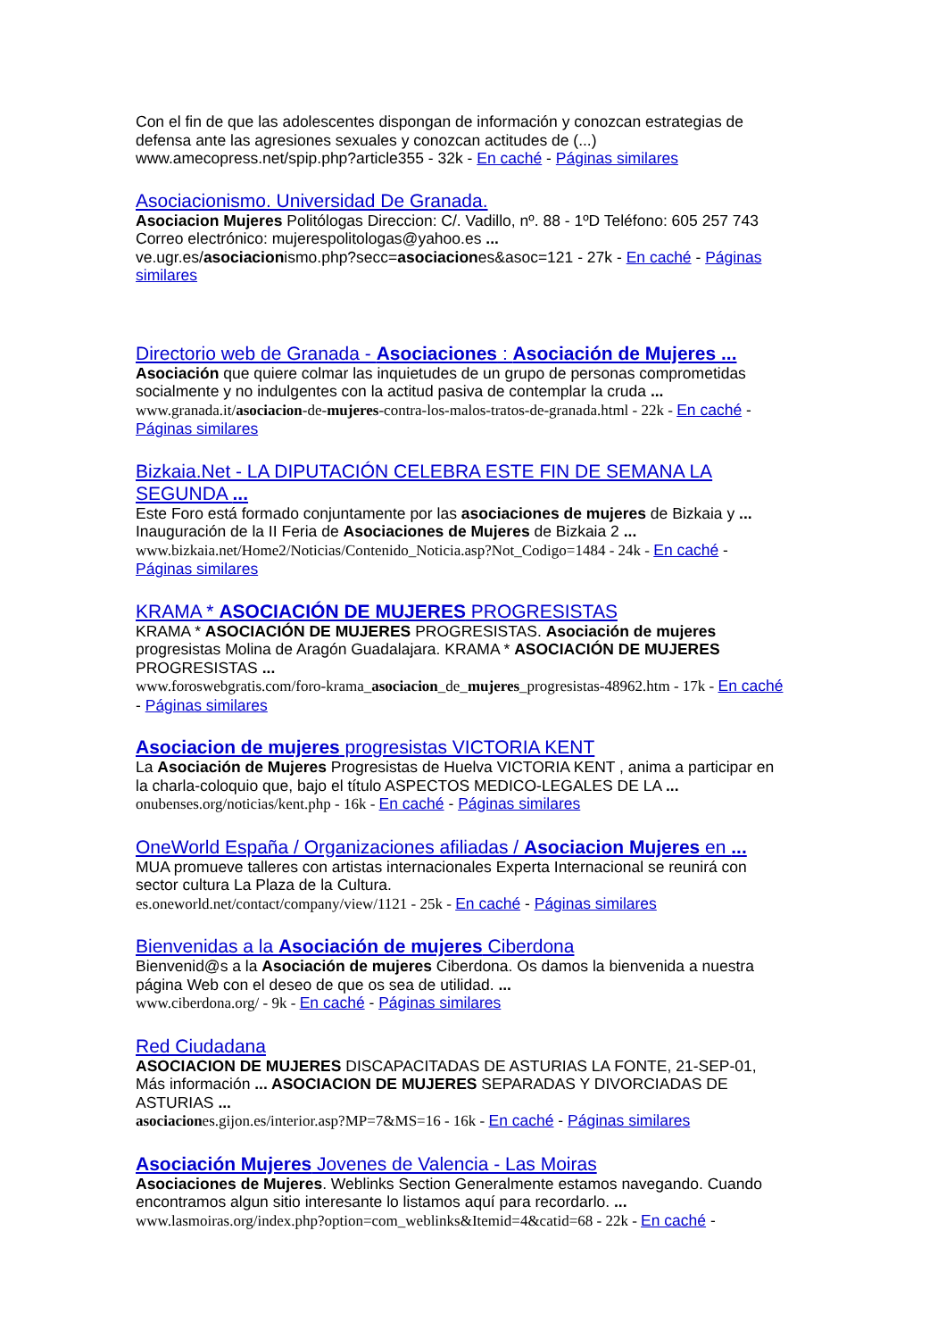Con el fin de que las adolescentes dispongan de información y conozcan estrategias de defensa ante las agresiones sexuales y conozcan actitudes de (...)
www.amecopress.net/spip.php?article355 - 32k - En caché - Páginas similares
Asociacionismo. Universidad De Granada.
Asociacion Mujeres Politólogas Direccion: C/. Vadillo, nº. 88 - 1ºD Teléfono: 605 257 743 Correo electrónico: mujerespolitologas@yahoo.es ...
ve.ugr.es/asociacionismo.php?secc=asociaciones&asoc=121 - 27k - En caché - Páginas similares
Directorio web de Granada - Asociaciones : Asociación de Mujeres ...
Asociación que quiere colmar las inquietudes de un grupo de personas comprometidas socialmente y no indulgentes con la actitud pasiva de contemplar la cruda ...
www.granada.it/asociacion-de-mujeres-contra-los-malos-tratos-de-granada.html - 22k - En caché - Páginas similares
Bizkaia.Net - LA DIPUTACIÓN CELEBRA ESTE FIN DE SEMANA LA SEGUNDA ...
Este Foro está formado conjuntamente por las asociaciones de mujeres de Bizkaia y ... Inauguración de la II Feria de Asociaciones de Mujeres de Bizkaia 2 ...
www.bizkaia.net/Home2/Noticias/Contenido_Noticia.asp?Not_Codigo=1484 - 24k - En caché - Páginas similares
KRAMA * ASOCIACIÓN DE MUJERES PROGRESISTAS
KRAMA * ASOCIACIÓN DE MUJERES PROGRESISTAS. Asociación de mujeres progresistas Molina de Aragón Guadalajara. KRAMA * ASOCIACIÓN DE MUJERES PROGRESISTAS ...
www.foroswebgratis.com/foro-krama_asociacion_de_mujeres_progresistas-48962.htm - 17k - En caché - Páginas similares
Asociacion de mujeres progresistas VICTORIA KENT
La Asociación de Mujeres Progresistas de Huelva VICTORIA KENT , anima a participar en la charla-coloquio que, bajo el título ASPECTOS MEDICO-LEGALES DE LA ...
onubenses.org/noticias/kent.php - 16k - En caché - Páginas similares
OneWorld España / Organizaciones afiliadas / Asociacion Mujeres en ...
MUA promueve talleres con artistas internacionales Experta Internacional se reunirá con sector cultura La Plaza de la Cultura.
es.oneworld.net/contact/company/view/1121 - 25k - En caché - Páginas similares
Bienvenidas a la Asociación de mujeres Ciberdona
Bienvenid@s a la Asociación de mujeres Ciberdona. Os damos la bienvenida a nuestra página Web con el deseo de que os sea de utilidad. ...
www.ciberdona.org/ - 9k - En caché - Páginas similares
Red Ciudadana
ASOCIACION DE MUJERES DISCAPACITADAS DE ASTURIAS LA FONTE, 21-SEP-01, Más información ... ASOCIACION DE MUJERES SEPARADAS Y DIVORCIADAS DE ASTURIAS ...
asociaciones.gijon.es/interior.asp?MP=7&MS=16 - 16k - En caché - Páginas similares
Asociación Mujeres Jovenes de Valencia - Las Moiras
Asociaciones de Mujeres. Weblinks Section Generalmente estamos navegando. Cuando encontramos algun sitio interesante lo listamos aquí para recordarlo. ...
www.lasmoiras.org/index.php?option=com_weblinks&Itemid=4&catid=68 - 22k - En caché -